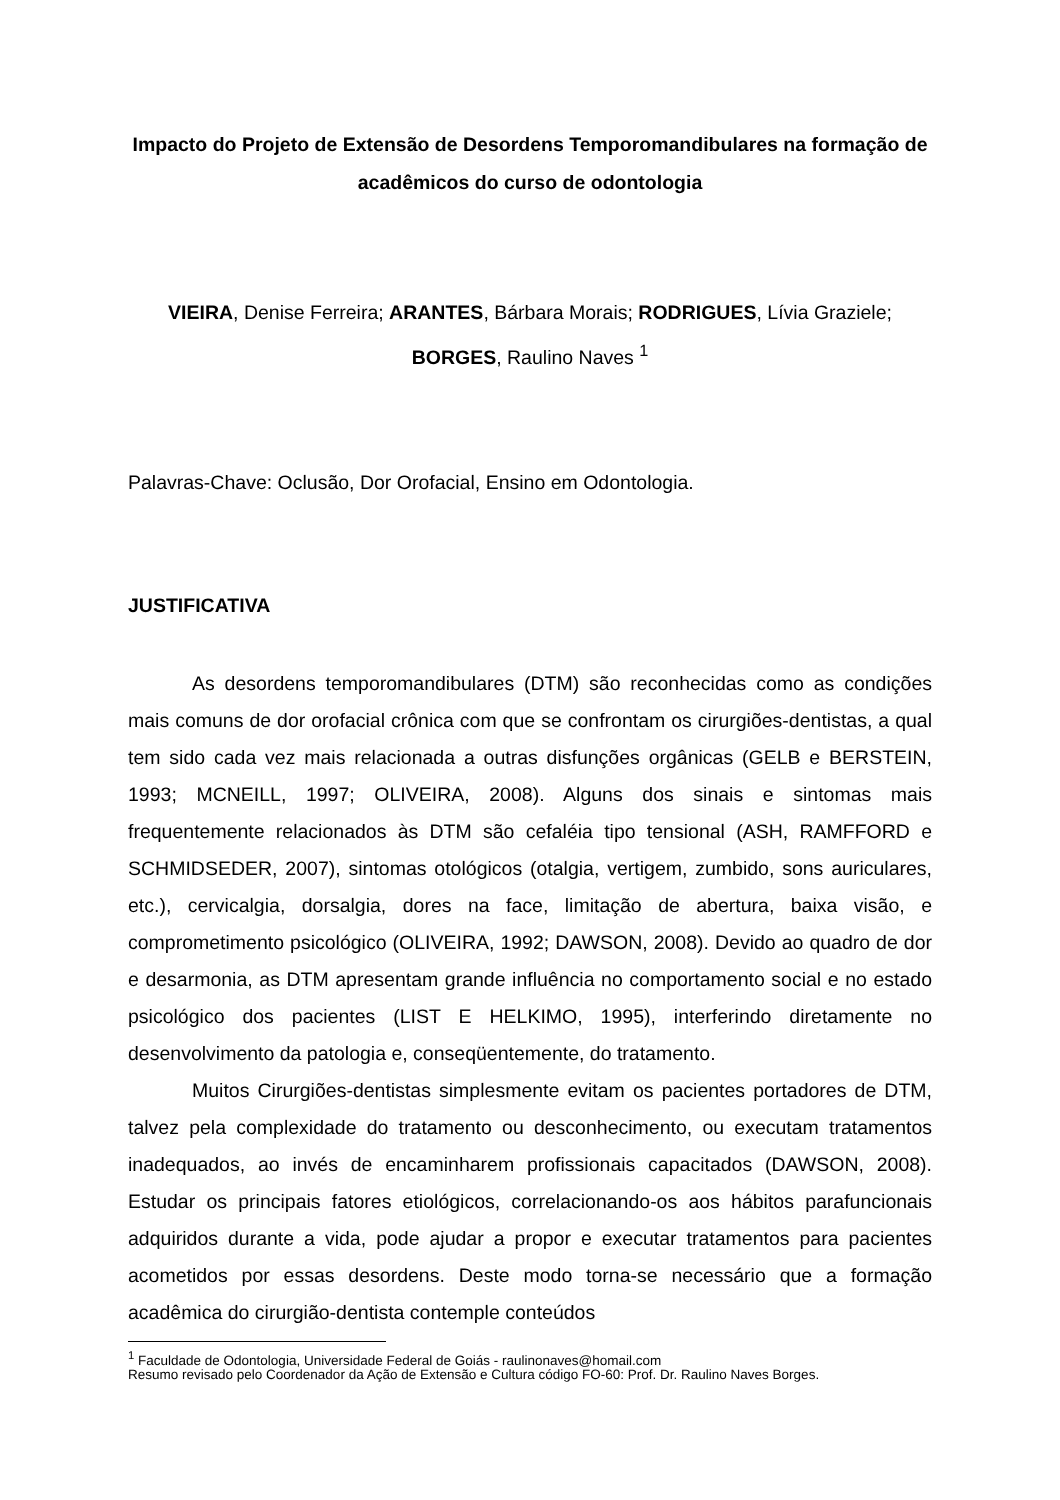Impacto do Projeto de Extensão de Desordens Temporomandibulares na formação de acadêmicos do curso de odontologia
VIEIRA, Denise Ferreira; ARANTES, Bárbara Morais; RODRIGUES, Lívia Graziele;
BORGES, Raulino Naves <sup>1</sup>
Palavras-Chave: Oclusão, Dor Orofacial, Ensino em Odontologia.
JUSTIFICATIVA
As desordens temporomandibulares (DTM) são reconhecidas como as condições mais comuns de dor orofacial crônica com que se confrontam os cirurgiões-dentistas, a qual tem sido cada vez mais relacionada a outras disfunções orgânicas (GELB e BERSTEIN, 1993; MCNEILL, 1997; OLIVEIRA, 2008). Alguns dos sinais e sintomas mais frequentemente relacionados às DTM são cefaléia tipo tensional (ASH, RAMFFORD e SCHMIDSEDER, 2007), sintomas otológicos (otalgia, vertigem, zumbido, sons auriculares, etc.), cervicalgia, dorsalgia, dores na face, limitação de abertura, baixa visão, e comprometimento psicológico (OLIVEIRA, 1992; DAWSON, 2008). Devido ao quadro de dor e desarmonia, as DTM apresentam grande influência no comportamento social e no estado psicológico dos pacientes (LIST E HELKIMO, 1995), interferindo diretamente no desenvolvimento da patologia e, conseqüentemente, do tratamento.
Muitos Cirurgiões-dentistas simplesmente evitam os pacientes portadores de DTM, talvez pela complexidade do tratamento ou desconhecimento, ou executam tratamentos inadequados, ao invés de encaminharem profissionais capacitados (DAWSON, 2008). Estudar os principais fatores etiológicos, correlacionando-os aos hábitos parafuncionais adquiridos durante a vida, pode ajudar a propor e executar tratamentos para pacientes acometidos por essas desordens. Deste modo torna-se necessário que a formação acadêmica do cirurgião-dentista contemple conteúdos
<sup>1</sup> Faculdade de Odontologia, Universidade Federal de Goiás - raulinonaves@homail.com
Resumo revisado pelo Coordenador da Ação de Extensão e Cultura código FO-60: Prof. Dr. Raulino Naves Borges.